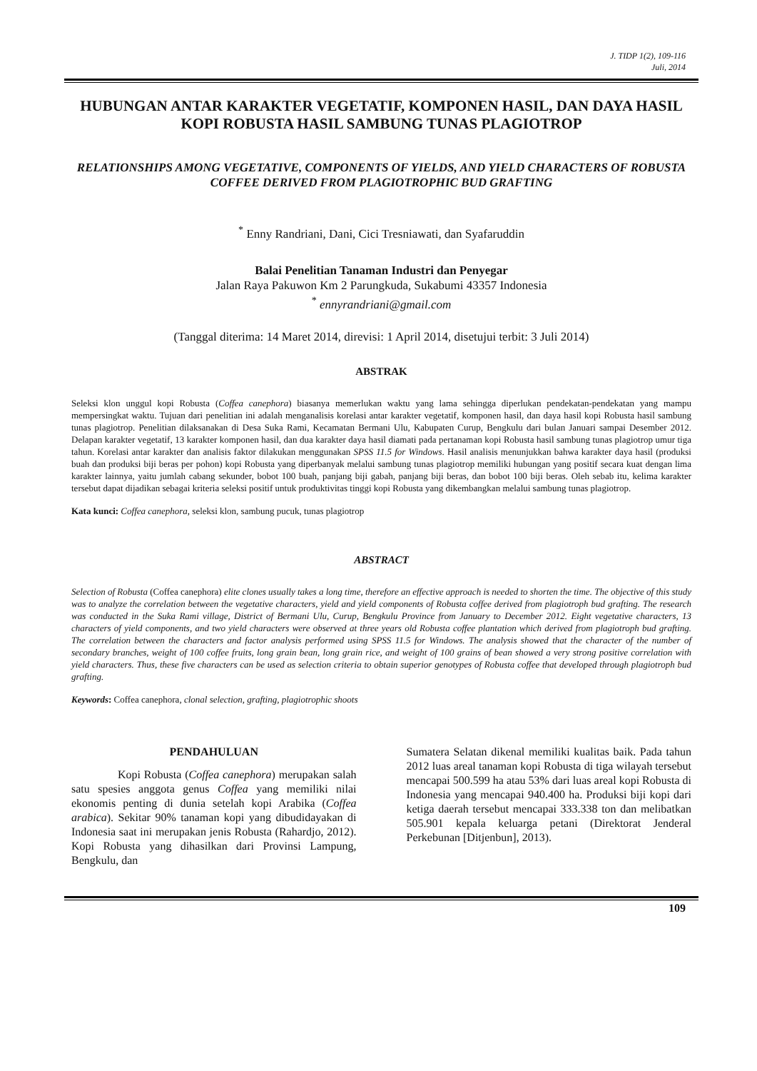J. TIDP 1(2), 109-116
Juli, 2014
HUBUNGAN ANTAR KARAKTER VEGETATIF, KOMPONEN HASIL, DAN DAYA HASIL KOPI ROBUSTA HASIL SAMBUNG TUNAS PLAGIOTROP
RELATIONSHIPS AMONG VEGETATIVE, COMPONENTS OF YIELDS, AND YIELD CHARACTERS OF ROBUSTA COFFEE DERIVED FROM PLAGIOTROPHIC BUD GRAFTING
<sup>*</sup> Enny Randriani, Dani, Cici Tresniawati, dan Syafaruddin
Balai Penelitian Tanaman Industri dan Penyegar
Jalan Raya Pakuwon Km 2 Parungkuda, Sukabumi 43357 Indonesia
<sup>*</sup> ennyrandriani@gmail.com
(Tanggal diterima: 14 Maret 2014, direvisi: 1 April 2014, disetujui terbit: 3 Juli 2014)
ABSTRAK
Seleksi klon unggul kopi Robusta (Coffea canephora) biasanya memerlukan waktu yang lama sehingga diperlukan pendekatan-pendekatan yang mampu mempersingkat waktu. Tujuan dari penelitian ini adalah menganalisis korelasi antar karakter vegetatif, komponen hasil, dan daya hasil kopi Robusta hasil sambung tunas plagiotrop. Penelitian dilaksanakan di Desa Suka Rami, Kecamatan Bermani Ulu, Kabupaten Curup, Bengkulu dari bulan Januari sampai Desember 2012. Delapan karakter vegetatif, 13 karakter komponen hasil, dan dua karakter daya hasil diamati pada pertanaman kopi Robusta hasil sambung tunas plagiotrop umur tiga tahun. Korelasi antar karakter dan analisis faktor dilakukan menggunakan SPSS 11.5 for Windows. Hasil analisis menunjukkan bahwa karakter daya hasil (produksi buah dan produksi biji beras per pohon) kopi Robusta yang diperbanyak melalui sambung tunas plagiotrop memiliki hubungan yang positif secara kuat dengan lima karakter lainnya, yaitu jumlah cabang sekunder, bobot 100 buah, panjang biji gabah, panjang biji beras, dan bobot 100 biji beras. Oleh sebab itu, kelima karakter tersebut dapat dijadikan sebagai kriteria seleksi positif untuk produktivitas tinggi kopi Robusta yang dikembangkan melalui sambung tunas plagiotrop.
Kata kunci: Coffea canephora, seleksi klon, sambung pucuk, tunas plagiotrop
ABSTRACT
Selection of Robusta (Coffea canephora) elite clones usually takes a long time, therefore an effective approach is needed to shorten the time. The objective of this study was to analyze the correlation between the vegetative characters, yield and yield components of Robusta coffee derived from plagiotroph bud grafting. The research was conducted in the Suka Rami village, District of Bermani Ulu, Curup, Bengkulu Province from January to December 2012. Eight vegetative characters, 13 characters of yield components, and two yield characters were observed at three years old Robusta coffee plantation which derived from plagiotroph bud grafting. The correlation between the characters and factor analysis performed using SPSS 11.5 for Windows. The analysis showed that the character of the number of secondary branches, weight of 100 coffee fruits, long grain bean, long grain rice, and weight of 100 grains of bean showed a very strong positive correlation with yield characters. Thus, these five characters can be used as selection criteria to obtain superior genotypes of Robusta coffee that developed through plagiotroph bud grafting.
Keywords: Coffea canephora, clonal selection, grafting, plagiotrophic shoots
PENDAHULUAN
Kopi Robusta (Coffea canephora) merupakan salah satu spesies anggota genus Coffea yang memiliki nilai ekonomis penting di dunia setelah kopi Arabika (Coffea arabica). Sekitar 90% tanaman kopi yang dibudidayakan di Indonesia saat ini merupakan jenis Robusta (Rahardjo, 2012). Kopi Robusta yang dihasilkan dari Provinsi Lampung, Bengkulu, dan
Sumatera Selatan dikenal memiliki kualitas baik. Pada tahun 2012 luas areal tanaman kopi Robusta di tiga wilayah tersebut mencapai 500.599 ha atau 53% dari luas areal kopi Robusta di Indonesia yang mencapai 940.400 ha. Produksi biji kopi dari ketiga daerah tersebut mencapai 333.338 ton dan melibatkan 505.901 kepala keluarga petani (Direktorat Jenderal Perkebunan [Ditjenbun], 2013).
109